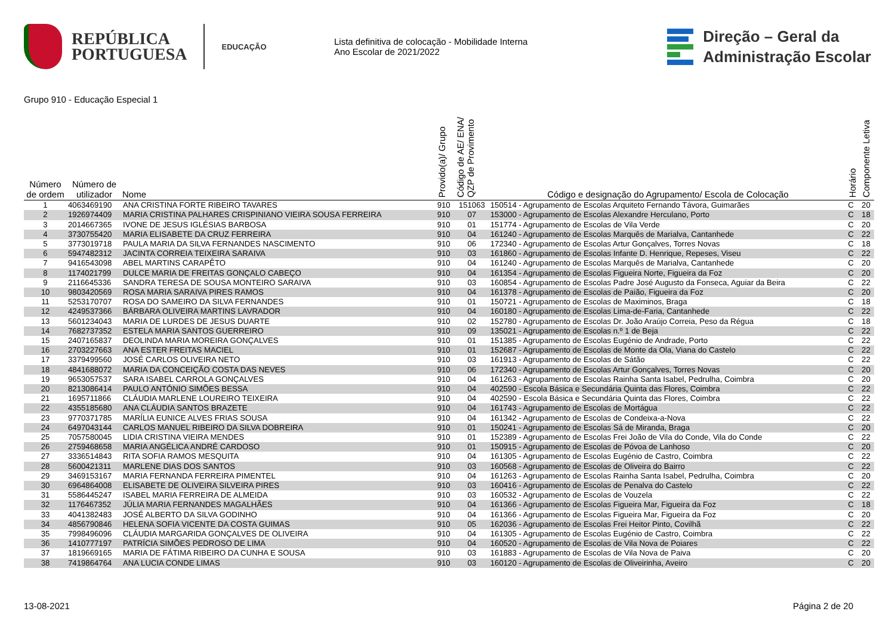REPÚBLICA
PORTUGUESA
EDUCAÇÃO
Lista definitiva de colocação - Mobilidade Interna
Ano Escolar de 2021/2022
Direção – Geral da
Administração Escolar
Grupo 910 - Educação Especial 1
| Número de ordem | Número de utilizador | Nome | Provido(a)/ Grupo | Código de AE/ ENA/ QZP de Provimento | Código e designação do Agrupamento/ Escola de Colocação | Horário | Componente Letiva |
| --- | --- | --- | --- | --- | --- | --- | --- |
| 1 | 4063469190 | ANA CRISTINA FORTE RIBEIRO TAVARES | 910 | 151063 | 150514 - Agrupamento de Escolas Arquiteto Fernando Távora, Guimarães | C | 20 |
| 2 | 1926974409 | MARIA CRISTINA PALHARES CRISPINIANO VIEIRA SOUSA FERREIRA | 910 | 07 | 153000 - Agrupamento de Escolas Alexandre Herculano, Porto | C | 18 |
| 3 | 2014667365 | IVONE DE JESUS IGLÉSIAS BARBOSA | 910 | 01 | 151774 - Agrupamento de Escolas de Vila Verde | C | 20 |
| 4 | 3730755420 | MARIA ELISABETE DA CRUZ FERREIRA | 910 | 04 | 161240 - Agrupamento de Escolas Marquês de Marialva, Cantanhede | C | 22 |
| 5 | 3773019718 | PAULA MARIA DA SILVA FERNANDES NASCIMENTO | 910 | 06 | 172340 - Agrupamento de Escolas Artur Gonçalves, Torres Novas | C | 18 |
| 6 | 5947482312 | JACINTA CORREIA TEIXEIRA SARAIVA | 910 | 03 | 161860 - Agrupamento de Escolas Infante D. Henrique, Repeses, Viseu | C | 22 |
| 7 | 9416543098 | ABEL MARTINS CARAPÊTO | 910 | 04 | 161240 - Agrupamento de Escolas Marquês de Marialva, Cantanhede | C | 20 |
| 8 | 1174021799 | DULCE MARIA DE FREITAS GONÇALO CABEÇO | 910 | 04 | 161354 - Agrupamento de Escolas Figueira Norte, Figueira da Foz | C | 20 |
| 9 | 2116645336 | SANDRA TERESA DE SOUSA MONTEIRO SARAIVA | 910 | 03 | 160854 - Agrupamento de Escolas Padre José Augusto da Fonseca, Aguiar da Beira | C | 22 |
| 10 | 9803420569 | ROSA MARIA SARAIVA PIRES RAMOS | 910 | 04 | 161378 - Agrupamento de Escolas de Paião, Figueira da Foz | C | 20 |
| 11 | 5253170707 | ROSA DO SAMEIRO DA SILVA FERNANDES | 910 | 01 | 150721 - Agrupamento de Escolas de Maximinos, Braga | C | 18 |
| 12 | 4249537366 | BÁRBARA OLIVEIRA MARTINS LAVRADOR | 910 | 04 | 160180 - Agrupamento de Escolas Lima-de-Faria, Cantanhede | C | 22 |
| 13 | 5601234043 | MARIA DE LURDES DE JESUS DUARTE | 910 | 02 | 152780 - Agrupamento de Escolas Dr. João Araújo Correia, Peso da Régua | C | 18 |
| 14 | 7682737352 | ESTELA MARIA SANTOS GUERREIRO | 910 | 09 | 135021 - Agrupamento de Escolas n.º 1 de Beja | C | 22 |
| 15 | 2407165837 | DEOLINDA MARIA MOREIRA GONÇALVES | 910 | 01 | 151385 - Agrupamento de Escolas Eugénio de Andrade, Porto | C | 22 |
| 16 | 2703227663 | ANA ESTER FREITAS MACIEL | 910 | 01 | 152687 - Agrupamento de Escolas de Monte da Ola, Viana do Castelo | C | 22 |
| 17 | 3379499560 | JOSÉ CARLOS OLIVEIRA NETO | 910 | 03 | 161913 - Agrupamento de Escolas de Sátão | C | 22 |
| 18 | 4841688072 | MARIA DA CONCEIÇÃO COSTA DAS NEVES | 910 | 06 | 172340 - Agrupamento de Escolas Artur Gonçalves, Torres Novas | C | 20 |
| 19 | 9653057537 | SARA ISABEL CARROLA GONÇALVES | 910 | 04 | 161263 - Agrupamento de Escolas Rainha Santa Isabel, Pedrulha, Coimbra | C | 20 |
| 20 | 8213086414 | PAULO ANTÓNIO SIMÕES BESSA | 910 | 04 | 402590 - Escola Básica e Secundária Quinta das Flores, Coimbra | C | 22 |
| 21 | 1695711866 | CLÁUDIA MARLENE LOUREIRO TEIXEIRA | 910 | 04 | 402590 - Escola Básica e Secundária Quinta das Flores, Coimbra | C | 22 |
| 22 | 4355185680 | ANA CLÁUDIA SANTOS BRAZETE | 910 | 04 | 161743 - Agrupamento de Escolas de Mortágua | C | 22 |
| 23 | 9770371785 | MARÍLIA EUNICE ALVES FRIAS SOUSA | 910 | 04 | 161342 - Agrupamento de Escolas de Condeixa-a-Nova | C | 22 |
| 24 | 6497043144 | CARLOS MANUEL RIBEIRO DA SILVA DOBREIRA | 910 | 01 | 150241 - Agrupamento de Escolas Sá de Miranda, Braga | C | 20 |
| 25 | 7057580045 | LIDIA CRISTINA VIEIRA MENDES | 910 | 01 | 152389 - Agrupamento de Escolas Frei João de Vila do Conde, Vila do Conde | C | 22 |
| 26 | 2759468658 | MARIA ANGÉLICA ANDRÉ CARDOSO | 910 | 01 | 150915 - Agrupamento de Escolas de Póvoa de Lanhoso | C | 20 |
| 27 | 3336514843 | RITA SOFIA RAMOS MESQUITA | 910 | 04 | 161305 - Agrupamento de Escolas Eugénio de Castro, Coimbra | C | 22 |
| 28 | 5600421311 | MARLENE DIAS DOS SANTOS | 910 | 03 | 160568 - Agrupamento de Escolas de Oliveira do Bairro | C | 22 |
| 29 | 3469153167 | MARIA FERNANDA FERREIRA PIMENTEL | 910 | 04 | 161263 - Agrupamento de Escolas Rainha Santa Isabel, Pedrulha, Coimbra | C | 20 |
| 30 | 6964864008 | ELISABETE DE OLIVEIRA SILVEIRA PIRES | 910 | 03 | 160416 - Agrupamento de Escolas de Penalva do Castelo | C | 22 |
| 31 | 5586445247 | ISABEL MARIA FERREIRA DE ALMEIDA | 910 | 03 | 160532 - Agrupamento de Escolas de Vouzela | C | 22 |
| 32 | 1176467352 | JÚLIA MARIA FERNANDES MAGALHÃES | 910 | 04 | 161366 - Agrupamento de Escolas Figueira Mar, Figueira da Foz | C | 18 |
| 33 | 4041382483 | JOSÉ ALBERTO DA SILVA GODINHO | 910 | 04 | 161366 - Agrupamento de Escolas Figueira Mar, Figueira da Foz | C | 20 |
| 34 | 4856790846 | HELENA SOFIA VICENTE DA COSTA GUIMAS | 910 | 05 | 162036 - Agrupamento de Escolas Frei Heitor Pinto, Covilhã | C | 22 |
| 35 | 7998496096 | CLÁUDIA MARGARIDA GONÇALVES DE OLIVEIRA | 910 | 04 | 161305 - Agrupamento de Escolas Eugénio de Castro, Coimbra | C | 22 |
| 36 | 1410777197 | PATRÍCIA SIMÕES PEDROSO DE LIMA | 910 | 04 | 160520 - Agrupamento de Escolas de Vila Nova de Poiares | C | 22 |
| 37 | 1819669165 | MARIA DE FÁTIMA RIBEIRO DA CUNHA E SOUSA | 910 | 03 | 161883 - Agrupamento de Escolas de Vila Nova de Paiva | C | 20 |
| 38 | 7419864764 | ANA LUCIA CONDE LIMAS | 910 | 03 | 160120 - Agrupamento de Escolas de Oliveirinha, Aveiro | C | 20 |
13-08-2021 Página 2 de 20